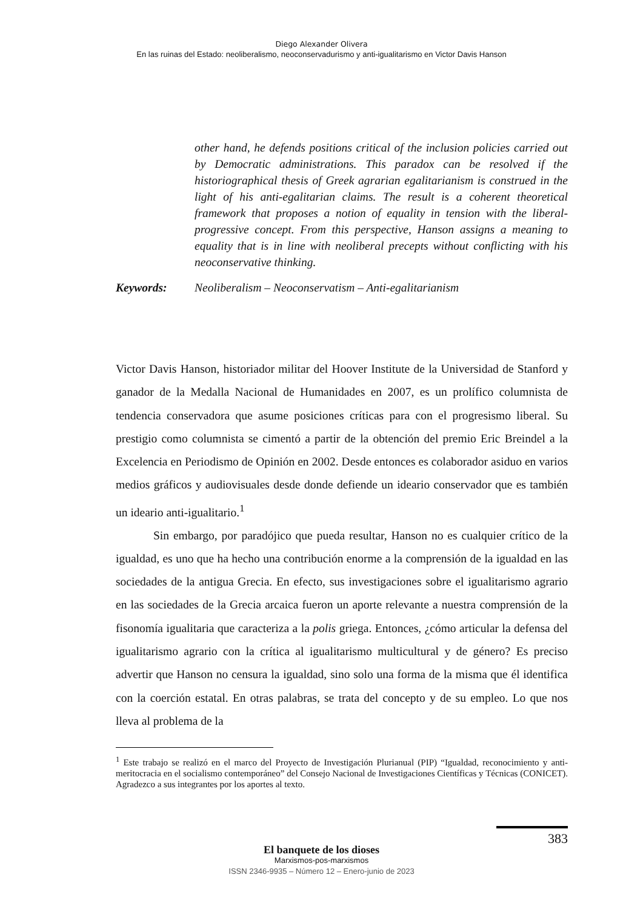Diego Alexander Olivera
En las ruinas del Estado: neoliberalismo, neoconservadurismo y anti-igualitarismo en Victor Davis Hanson
other hand, he defends positions critical of the inclusion policies carried out by Democratic administrations. This paradox can be resolved if the historiographical thesis of Greek agrarian egalitarianism is construed in the light of his anti-egalitarian claims. The result is a coherent theoretical framework that proposes a notion of equality in tension with the liberal-progressive concept. From this perspective, Hanson assigns a meaning to equality that is in line with neoliberal precepts without conflicting with his neoconservative thinking.
Keywords: Neoliberalism – Neoconservatism – Anti-egalitarianism
Victor Davis Hanson, historiador militar del Hoover Institute de la Universidad de Stanford y ganador de la Medalla Nacional de Humanidades en 2007, es un prolífico columnista de tendencia conservadora que asume posiciones críticas para con el progresismo liberal. Su prestigio como columnista se cimentó a partir de la obtención del premio Eric Breindel a la Excelencia en Periodismo de Opinión en 2002. Desde entonces es colaborador asiduo en varios medios gráficos y audiovisuales desde donde defiende un ideario conservador que es también un ideario anti-igualitario.<sup>1</sup>
Sin embargo, por paradójico que pueda resultar, Hanson no es cualquier crítico de la igualdad, es uno que ha hecho una contribución enorme a la comprensión de la igualdad en las sociedades de la antigua Grecia. En efecto, sus investigaciones sobre el igualitarismo agrario en las sociedades de la Grecia arcaica fueron un aporte relevante a nuestra comprensión de la fisonomía igualitaria que caracteriza a la polis griega. Entonces, ¿cómo articular la defensa del igualitarismo agrario con la crítica al igualitarismo multicultural y de género? Es preciso advertir que Hanson no censura la igualdad, sino solo una forma de la misma que él identifica con la coerción estatal. En otras palabras, se trata del concepto y de su empleo. Lo que nos lleva al problema de la
<sup>1</sup> Este trabajo se realizó en el marco del Proyecto de Investigación Plurianual (PIP) “Igualdad, reconocimiento y anti-meritocracia en el socialismo contemporáneo” del Consejo Nacional de Investigaciones Científicas y Técnicas (CONICET). Agradezco a sus integrantes por los aportes al texto.
383
El banquete de los dioses
Marxismos-pos-marxismos
ISSN 2346-9935 – Número 12 – Enero-junio de 2023